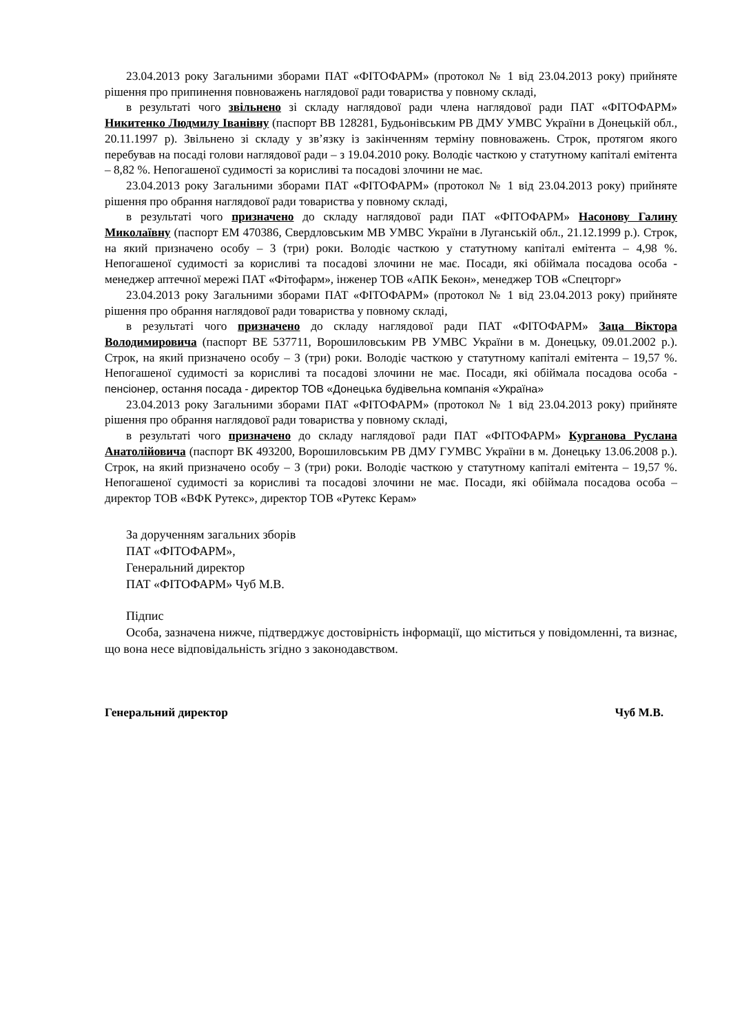23.04.2013 року Загальними зборами ПАТ «ФІТОФАРМ» (протокол № 1 від 23.04.2013 року) прийняте рішення про припинення повноважень наглядової ради товариства у повному складі,
в результаті чого звільнено зі складу наглядової ради члена наглядової ради ПАТ «ФІТОФАРМ» Никитенко Людмилу Іванівну (паспорт ВВ 128281, Будьонівським РВ ДМУ УМВС України в Донецькій обл., 20.11.1997 р). Звільнено зі складу у зв’язку із закінченням терміну повноважень. Строк, протягом якого перебував на посаді голови наглядової ради – з 19.04.2010 року. Володіє часткою у статутному капіталі емітента – 8,82 %. Непогашеної судимості за корисливі та посадові злочини не має.
23.04.2013 року Загальними зборами ПАТ «ФІТОФАРМ» (протокол № 1 від 23.04.2013 року) прийняте рішення про обрання наглядової ради товариства у повному складі,
в результаті чого призначено до складу наглядової ради ПАТ «ФІТОФАРМ» Насонову Галину Миколаївну (паспорт ЕМ 470386, Свердловським МВ УМВС України в Луганській обл., 21.12.1999 р.). Строк, на який призначено особу – 3 (три) роки. Володіє часткою у статутному капіталі емітента – 4,98 %. Непогашеної судимості за корисливі та посадові злочини не має. Посади, які обіймала посадова особа - менеджер аптечної мережі ПАТ «Фітофарм», інженер ТОВ «АПК Бекон», менеджер ТОВ «Спецторг»
23.04.2013 року Загальними зборами ПАТ «ФІТОФАРМ» (протокол № 1 від 23.04.2013 року) прийняте рішення про обрання наглядової ради товариства у повному складі,
в результаті чого призначено до складу наглядової ради ПАТ «ФІТОФАРМ» Заца Віктора Володимировича (паспорт ВЕ 537711, Ворошиловським РВ УМВС України в м. Донецьку, 09.01.2002 р.). Строк, на який призначено особу – 3 (три) роки. Володіє часткою у статутному капіталі емітента – 19,57 %. Непогашеної судимості за корисливі та посадові злочини не має. Посади, які обіймала посадова особа - пенсіонер, остання посада - директор ТОВ «Донецька будівельна компанія «Україна»
23.04.2013 року Загальними зборами ПАТ «ФІТОФАРМ» (протокол № 1 від 23.04.2013 року) прийняте рішення про обрання наглядової ради товариства у повному складі,
в результаті чого призначено до складу наглядової ради ПАТ «ФІТОФАРМ» Курганова Руслана Анатолійовича (паспорт ВК 493200, Ворошиловським РВ ДМУ ГУМВС України в м. Донецьку 13.06.2008 р.). Строк, на який призначено особу – 3 (три) роки. Володіє часткою у статутному капіталі емітента – 19,57 %. Непогашеної судимості за корисливі та посадові злочини не має. Посади, які обіймала посадова особа – директор ТОВ «ВФК Рутекс», директор ТОВ «Рутекс Керам»
За дорученням загальних зборів
ПАТ «ФІТОФАРМ»,
Генеральний директор
ПАТ «ФІТОФАРМ» Чуб М.В.
Підпис
Особа, зазначена нижче, підтверджує достовірність інформації, що міститься у повідомленні, та визнає, що вона несе відповідальність згідно з законодавством.
Генеральний директор Чуб М.В.